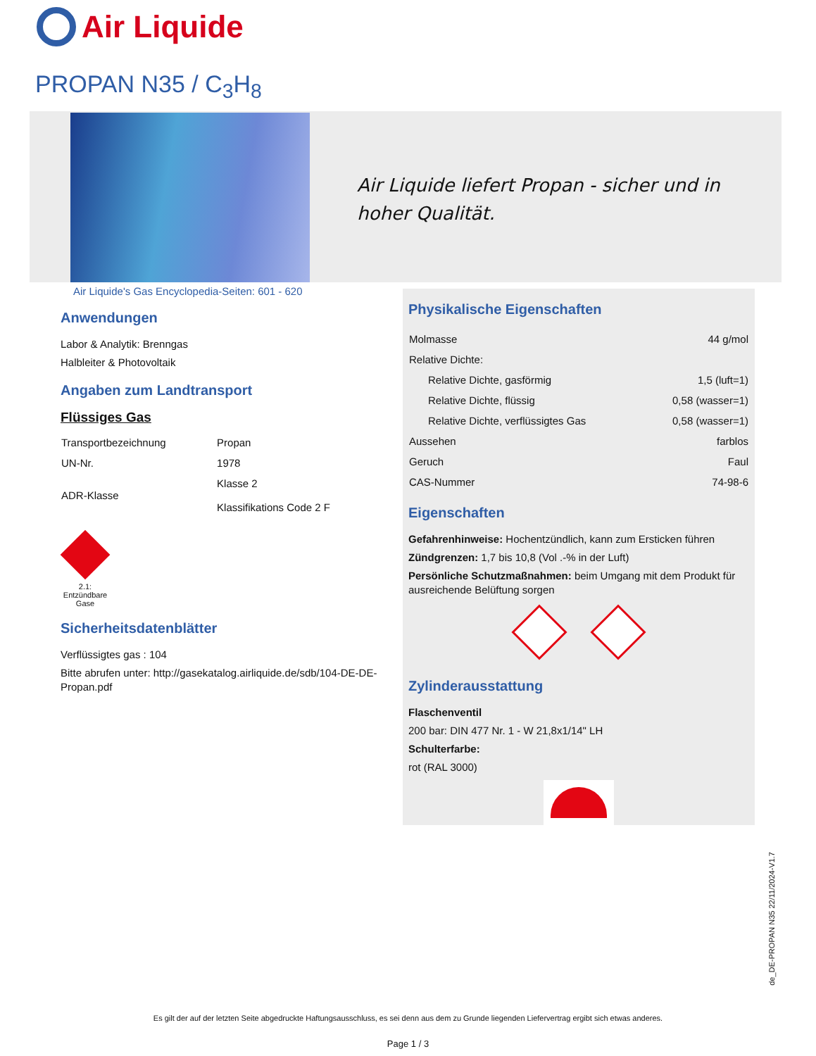Air Liquide
PROPAN N35 / C<sub>3</sub>H<sub>8</sub>
Air Liquide liefert Propan - sicher und in hoher Qualität.
Air Liquide's Gas Encyclopedia-Seiten: 601 - 620
Anwendungen
Labor & Analytik: Brenngas
Halbleiter & Photovoltaik
Angaben zum Landtransport
Flüssiges Gas
| Transportbezeichnung | Propan |
| UN-Nr. | 1978 |
| ADR-Klasse | Klasse 2 Klassifikations Code 2 F |
2.1: Entzündbare Gase
Sicherheitsdatenblätter
Verflüssigtes gas : 104
Bitte abrufen unter: http://gasekatalog.airliquide.de/sdb/104-DE-DE-Propan.pdf
Physikalische Eigenschaften
| Molmasse | 44 g/mol |
| Relative Dichte: | |
| Relative Dichte, gasförmig | 1,5 (luft=1) |
| Relative Dichte, flüssig | 0,58 (wasser=1) |
| Relative Dichte, verflüssigtes Gas | 0,58 (wasser=1) |
| Aussehen | farblos |
| Geruch | Faul |
| CAS-Nummer | 74-98-6 |
Eigenschaften
Gefahrenhinweise: Hochentzündlich, kann zum Ersticken führen
Zündgrenzen: 1,7 bis 10,8 (Vol .-% in der Luft)
Persönliche Schutzmaßnahmen: beim Umgang mit dem Produkt für ausreichende Belüftung sorgen
Zylinderausstattung
Flaschenventil
200 bar: DIN 477 Nr. 1 - W 21,8x1/14" LH
Schulterfarbe:
rot (RAL 3000)
de_DE-PROPAN N35 22/11/2024-V1.7
Es gilt der auf der letzten Seite abgedruckte Haftungsausschluss, es sei denn aus dem zu Grunde liegenden Liefervertrag ergibt sich etwas anderes.
Page 1 / 3